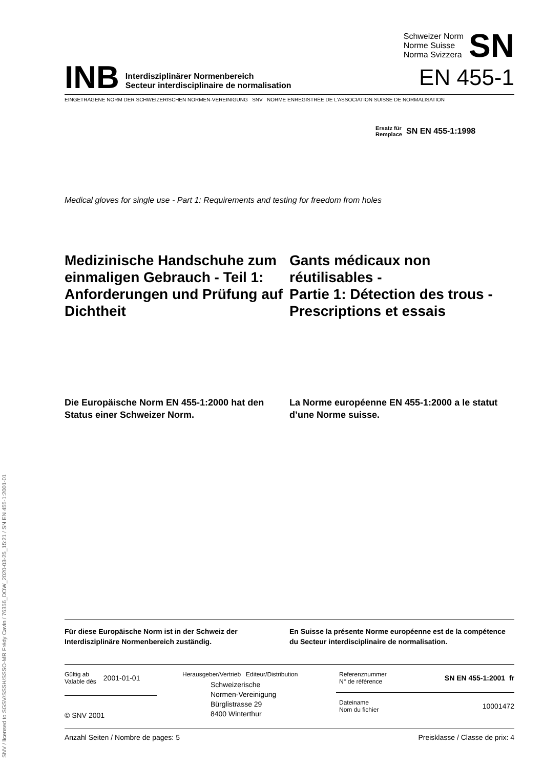SNV / licensed to SGSV/SSSH/SSSO-MR Frédy Cavin / 76356_DOW_2020-03-25_15:21 / SN EN 455-1:2001-01
INB Interdisziplinärer Normenbereich
Secteur interdisciplinaire de normalisation
Schweizer Norm
Norme Suisse
Norma Svizzera SN
EN 455-1
EINGETRAGENE NORM DER SCHWEIZERISCHEN NORMEN-VEREINIGUNG SNV NORME ENREGISTRÉE DE L’ASSOCIATION SUISSE DE NORMALISATION
Ersatz für
Remplace SN EN 455-1:1998
Medical gloves for single use - Part 1: Requirements and testing for freedom from holes
Medizinische Handschuhe zum einmaligen Gebrauch - Teil 1: Anforderungen und Prüfung auf Dichtheit
Gants médicaux non réutilisables -
Partie 1: Détection des trous -
Prescriptions et essais
Die Europäische Norm EN 455-1:2000 hat den Status einer Schweizer Norm.
La Norme européenne EN 455-1:2000 a le statut d’une Norme suisse.
Für diese Europäische Norm ist in der Schweiz der Interdisziplinäre Normenbereich zuständig.
En Suisse la présente Norme européenne est de la compétence du Secteur interdisciplinaire de normalisation.
Gültig ab
Valable dès 2001-01-01
© SNV 2001
Herausgeber/Vertrieb Editeur/Distribution
Schweizerische
Normen-Vereinigung
Bürglistrasse 29
8400 Winterthur
Referenznummer
N° de référence SN EN 455-1:2001 fr
Dateiname
Nom du fichier 10001472
Anzahl Seiten / Nombre de pages: 5 Preisklasse / Classe de prix: 4